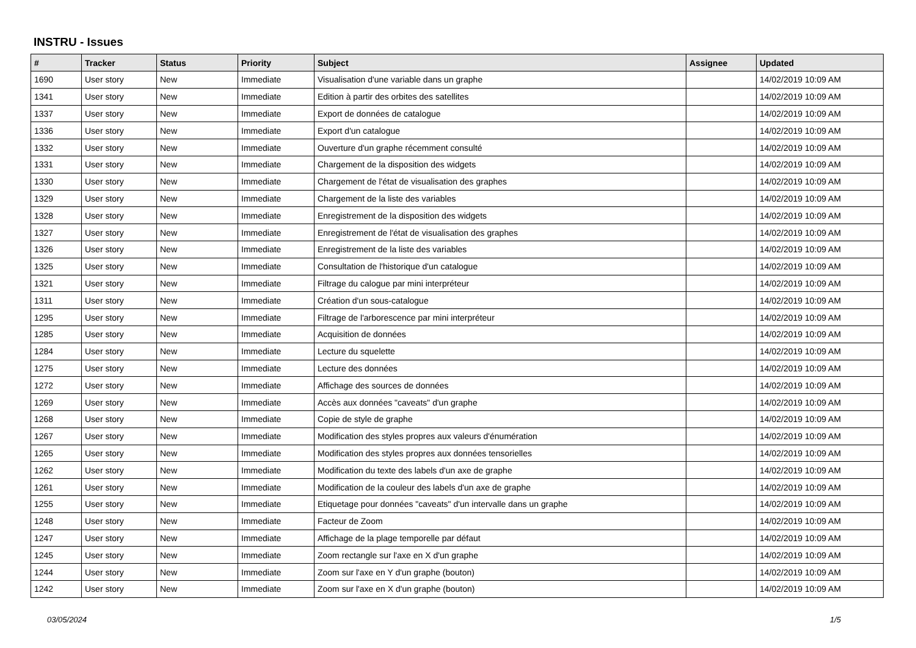INSTRU - Issues
| # | Tracker | Status | Priority | Subject | Assignee | Updated |
| --- | --- | --- | --- | --- | --- | --- |
| 1690 | User story | New | Immediate | Visualisation d'une variable dans un graphe | | 14/02/2019 10:09 AM |
| 1341 | User story | New | Immediate | Edition à partir des orbites des satellites | | 14/02/2019 10:09 AM |
| 1337 | User story | New | Immediate | Export de données de catalogue | | 14/02/2019 10:09 AM |
| 1336 | User story | New | Immediate | Export d'un catalogue | | 14/02/2019 10:09 AM |
| 1332 | User story | New | Immediate | Ouverture d'un graphe récemment consulté | | 14/02/2019 10:09 AM |
| 1331 | User story | New | Immediate | Chargement de la disposition des widgets | | 14/02/2019 10:09 AM |
| 1330 | User story | New | Immediate | Chargement de l'état de visualisation des graphes | | 14/02/2019 10:09 AM |
| 1329 | User story | New | Immediate | Chargement de la liste des variables | | 14/02/2019 10:09 AM |
| 1328 | User story | New | Immediate | Enregistrement de la disposition des widgets | | 14/02/2019 10:09 AM |
| 1327 | User story | New | Immediate | Enregistrement de l'état de visualisation des graphes | | 14/02/2019 10:09 AM |
| 1326 | User story | New | Immediate | Enregistrement de la liste des variables | | 14/02/2019 10:09 AM |
| 1325 | User story | New | Immediate | Consultation de l'historique d'un catalogue | | 14/02/2019 10:09 AM |
| 1321 | User story | New | Immediate | Filtrage du calogue par mini interpréteur | | 14/02/2019 10:09 AM |
| 1311 | User story | New | Immediate | Création d'un sous-catalogue | | 14/02/2019 10:09 AM |
| 1295 | User story | New | Immediate | Filtrage de l'arborescence par mini interpréteur | | 14/02/2019 10:09 AM |
| 1285 | User story | New | Immediate | Acquisition de données | | 14/02/2019 10:09 AM |
| 1284 | User story | New | Immediate | Lecture du squelette | | 14/02/2019 10:09 AM |
| 1275 | User story | New | Immediate | Lecture des données | | 14/02/2019 10:09 AM |
| 1272 | User story | New | Immediate | Affichage des sources de données | | 14/02/2019 10:09 AM |
| 1269 | User story | New | Immediate | Accès aux données "caveats" d'un graphe | | 14/02/2019 10:09 AM |
| 1268 | User story | New | Immediate | Copie de style de graphe | | 14/02/2019 10:09 AM |
| 1267 | User story | New | Immediate | Modification des styles propres aux valeurs d'énumération | | 14/02/2019 10:09 AM |
| 1265 | User story | New | Immediate | Modification des styles propres aux données tensorielles | | 14/02/2019 10:09 AM |
| 1262 | User story | New | Immediate | Modification du texte des labels d'un axe de graphe | | 14/02/2019 10:09 AM |
| 1261 | User story | New | Immediate | Modification de la couleur des labels d'un axe de graphe | | 14/02/2019 10:09 AM |
| 1255 | User story | New | Immediate | Etiquetage pour données "caveats" d'un intervalle dans un graphe | | 14/02/2019 10:09 AM |
| 1248 | User story | New | Immediate | Facteur de Zoom | | 14/02/2019 10:09 AM |
| 1247 | User story | New | Immediate | Affichage de la plage temporelle par défaut | | 14/02/2019 10:09 AM |
| 1245 | User story | New | Immediate | Zoom rectangle sur l'axe en X d'un graphe | | 14/02/2019 10:09 AM |
| 1244 | User story | New | Immediate | Zoom sur l'axe en Y d'un graphe (bouton) | | 14/02/2019 10:09 AM |
| 1242 | User story | New | Immediate | Zoom sur l'axe en X d'un graphe (bouton) | | 14/02/2019 10:09 AM |
03/05/2024 1/5